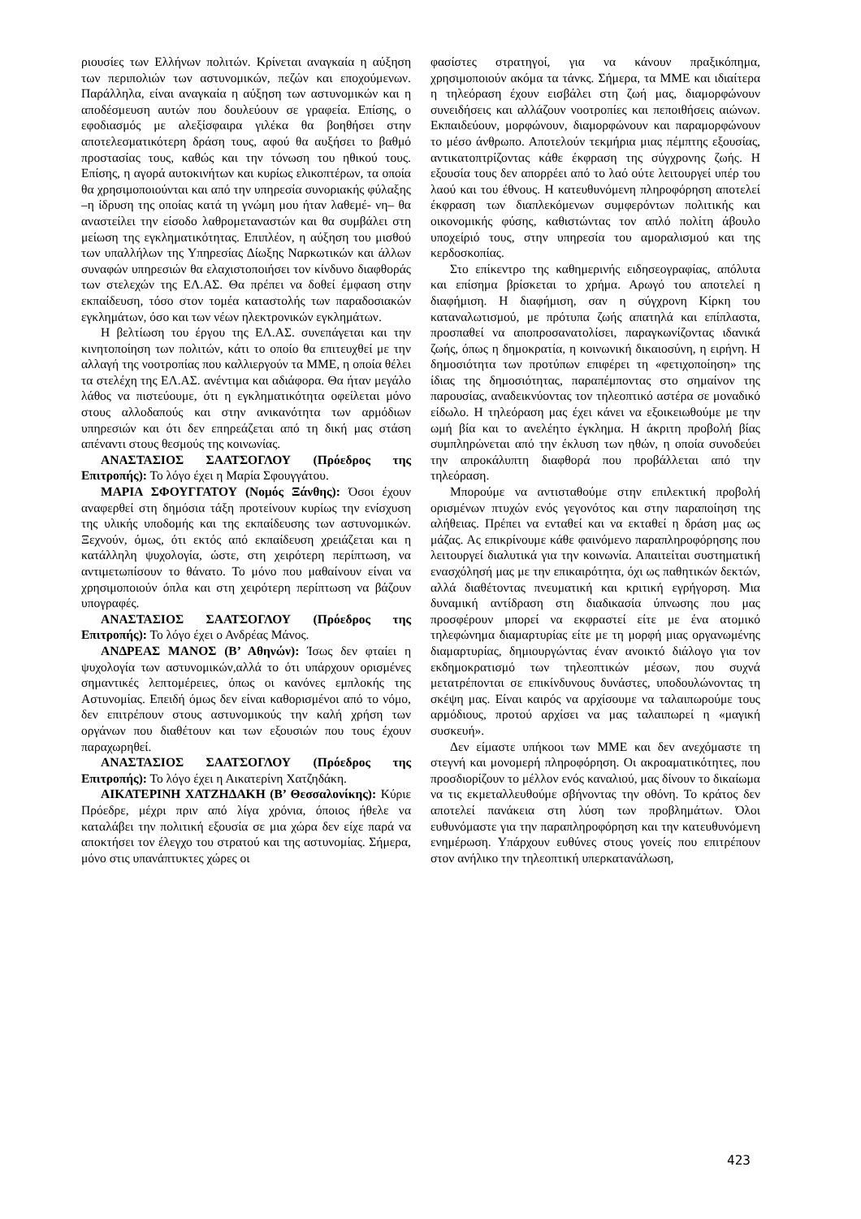ριουσίες των Ελλήνων πολιτών. Κρίνεται αναγκαία η αύξηση των περιπολιών των αστυνομικών, πεζών και εποχούμενων. Παράλληλα, είναι αναγκαία η αύξηση των αστυνομικών και η αποδέσμευση αυτών που δουλεύουν σε γραφεία. Επίσης, ο εφοδιασμός με αλεξίσφαιρα γιλέκα θα βοηθήσει στην αποτελεσματικότερη δράση τους, αφού θα αυξήσει το βαθμό προστασίας τους, καθώς και την τόνωση του ηθικού τους. Επίσης, η αγορά αυτοκινήτων και κυρίως ελικοπτέρων, τα οποία θα χρησιμοποιούνται και από την υπηρεσία συνοριακής φύλαξης –η ίδρυση της οποίας κατά τη γνώμη μου ήταν λαθεμέ- νη– θα αναστείλει την είσοδο λαθρομεταναστών και θα συμβάλει στη μείωση της εγκληματικότητας. Επιπλέον, η αύξηση του μισθού των υπαλλήλων της Υπηρεσίας Δίωξης Ναρκωτικών και άλλων συναφών υπηρεσιών θα ελαχιστοποιήσει τον κίνδυνο διαφθοράς των στελεχών της ΕΛ.ΑΣ. Θα πρέπει να δοθεί έμφαση στην εκπαίδευση, τόσο στον τομέα καταστολής των παραδοσιακών εγκλημάτων, όσο και των νέων ηλεκτρονικών εγκλημάτων.
Η βελτίωση του έργου της ΕΛ.ΑΣ. συνεπάγεται και την κινητοποίηση των πολιτών, κάτι το οποίο θα επιτευχθεί με την αλλαγή της νοοτροπίας που καλλιεργούν τα ΜΜΕ, η οποία θέλει τα στελέχη της ΕΛ.ΑΣ. ανέντιμα και αδιάφορα. Θα ήταν μεγάλο λάθος να πιστεύουμε, ότι η εγκληματικότητα οφείλεται μόνο στους αλλοδαπούς και στην ανικανότητα των αρμόδιων υπηρεσιών και ότι δεν επηρεάζεται από τη δική μας στάση απέναντι στους θεσμούς της κοινωνίας.
ΑΝΑΣΤΑΣΙΟΣ ΣΑΑΤΣΟΓΛΟΥ (Πρόεδρος της Επιτροπής): Το λόγο έχει η Μαρία Σφουγγάτου.
ΜΑΡΙΑ ΣΦΟΥΓΓΑΤΟΥ (Νομός Ξάνθης): Όσοι έχουν αναφερθεί στη δημόσια τάξη προτείνουν κυρίως την ενίσχυση της υλικής υποδομής και της εκπαίδευσης των αστυνομικών. Ξεχνούν, όμως, ότι εκτός από εκπαίδευση χρειάζεται και η κατάλληλη ψυχολογία, ώστε, στη χειρότερη περίπτωση, να αντιμετωπίσουν το θάνατο. Το μόνο που μαθαίνουν είναι να χρησιμοποιούν όπλα και στη χειρότερη περίπτωση να βάζουν υπογραφές.
ΑΝΑΣΤΑΣΙΟΣ ΣΑΑΤΣΟΓΛΟΥ (Πρόεδρος της Επιτροπής): Το λόγο έχει ο Ανδρέας Μάνος.
ΑΝΔΡΕΑΣ ΜΑΝΟΣ (Β’ Αθηνών): Ίσως δεν φταίει η ψυχολογία των αστυνομικών,αλλά το ότι υπάρχουν ορισμένες σημαντικές λεπτομέρειες, όπως οι κανόνες εμπλοκής της Αστυνομίας. Επειδή όμως δεν είναι καθορισμένοι από το νόμο, δεν επιτρέπουν στους αστυνομικούς την καλή χρήση των οργάνων που διαθέτουν και των εξουσιών που τους έχουν παραχωρηθεί.
ΑΝΑΣΤΑΣΙΟΣ ΣΑΑΤΣΟΓΛΟΥ (Πρόεδρος της Επιτροπής): Το λόγο έχει η Αικατερίνη Χατζηδάκη.
ΑΙΚΑΤΕΡΙΝΗ ΧΑΤΖΗΔΑΚΗ (Β’ Θεσσαλονίκης): Κύριε Πρόεδρε, μέχρι πριν από λίγα χρόνια, όποιος ήθελε να καταλάβει την πολιτική εξουσία σε μια χώρα δεν είχε παρά να αποκτήσει τον έλεγχο του στρατού και της αστυνομίας. Σήμερα, μόνο στις υπανάπτυκτες χώρες οι
φασίστες στρατηγοί, για να κάνουν πραξικόπημα, χρησιμοποιούν ακόμα τα τάνκς. Σήμερα, τα ΜΜΕ και ιδιαίτερα η τηλεόραση έχουν εισβάλει στη ζωή μας, διαμορφώνουν συνειδήσεις και αλλάζουν νοοτροπίες και πεποιθήσεις αιώνων. Εκπαιδεύουν, μορφώνουν, διαμορφώνουν και παραμορφώνουν το μέσο άνθρωπο. Αποτελούν τεκμήρια μιας πέμπτης εξουσίας, αντικατοπτρίζοντας κάθε έκφραση της σύγχρονης ζωής. Η εξουσία τους δεν απορρέει από το λαό ούτε λειτουργεί υπέρ του λαού και του έθνους. Η κατευθυνόμενη πληροφόρηση αποτελεί έκφραση των διαπλεκόμενων συμφερόντων πολιτικής και οικονομικής φύσης, καθιστώντας τον απλό πολίτη άβουλο υποχείριό τους, στην υπηρεσία του αμοραλισμού και της κερδοσκοπίας.
Στο επίκεντρο της καθημερινής ειδησεογραφίας, απόλυτα και επίσημα βρίσκεται το χρήμα. Αρωγό του αποτελεί η διαφήμιση. Η διαφήμιση, σαν η σύγχρονη Κίρκη του καταναλωτισμού, με πρότυπα ζωής απατηλά και επίπλαστα, προσπαθεί να αποπροσανατολίσει, παραγκωνίζοντας ιδανικά ζωής, όπως η δημοκρατία, η κοινωνική δικαιοσύνη, η ειρήνη. Η δημοσιότητα των προτύπων επιφέρει τη «φετιχοποίηση» της ίδιας της δημοσιότητας, παραπέμποντας στο σημαίνον της παρουσίας, αναδεικνύοντας τον τηλεοπτικό αστέρα σε μοναδικό είδωλο. Η τηλεόραση μας έχει κάνει να εξοικειωθούμε με την ωμή βία και το ανελέητο έγκλημα. Η άκριτη προβολή βίας συμπληρώνεται από την έκλυση των ηθών, η οποία συνοδεύει την απροκάλυπτη διαφθορά που προβάλλεται από την τηλεόραση.
Μπορούμε να αντισταθούμε στην επιλεκτική προβολή ορισμένων πτυχών ενός γεγονότος και στην παραποίηση της αλήθειας. Πρέπει να ενταθεί και να εκταθεί η δράση μας ως μάζας. Ας επικρίνουμε κάθε φαινόμενο παραπληροφόρησης που λειτουργεί διαλυτικά για την κοινωνία. Απαιτείται συστηματική ενασχόλησή μας με την επικαιρότητα, όχι ως παθητικών δεκτών, αλλά διαθέτοντας πνευματική και κριτική εγρήγορση. Μια δυναμική αντίδραση στη διαδικασία ύπνωσης που μας προσφέρουν μπορεί να εκφραστεί είτε με ένα ατομικό τηλεφώνημα διαμαρτυρίας είτε με τη μορφή μιας οργανωμένης διαμαρτυρίας, δημιουργώντας έναν ανοικτό διάλογο για τον εκδημοκρατισμό των τηλεοπτικών μέσων, που συχνά μετατρέπονται σε επικίνδυνους δυνάστες, υποδουλώνοντας τη σκέψη μας. Είναι καιρός να αρχίσουμε να ταλαιπωρούμε τους αρμόδιους, προτού αρχίσει να μας ταλαιπωρεί η «μαγική συσκευή».
Δεν είμαστε υπήκοοι των ΜΜΕ και δεν ανεχόμαστε τη στεγνή και μονομερή πληροφόρηση. Οι ακροαματικότητες, που προσδιορίζουν το μέλλον ενός καναλιού, μας δίνουν το δικαίωμα να τις εκμεταλλευθούμε σβήνοντας την οθόνη. Το κράτος δεν αποτελεί πανάκεια στη λύση των προβλημάτων. Όλοι ευθυνόμαστε για την παραπληροφόρηση και την κατευθυνόμενη ενημέρωση. Υπάρχουν ευθύνες στους γονείς που επιτρέπουν στον ανήλικο την τηλεοπτική υπερκατανάλωση,
423